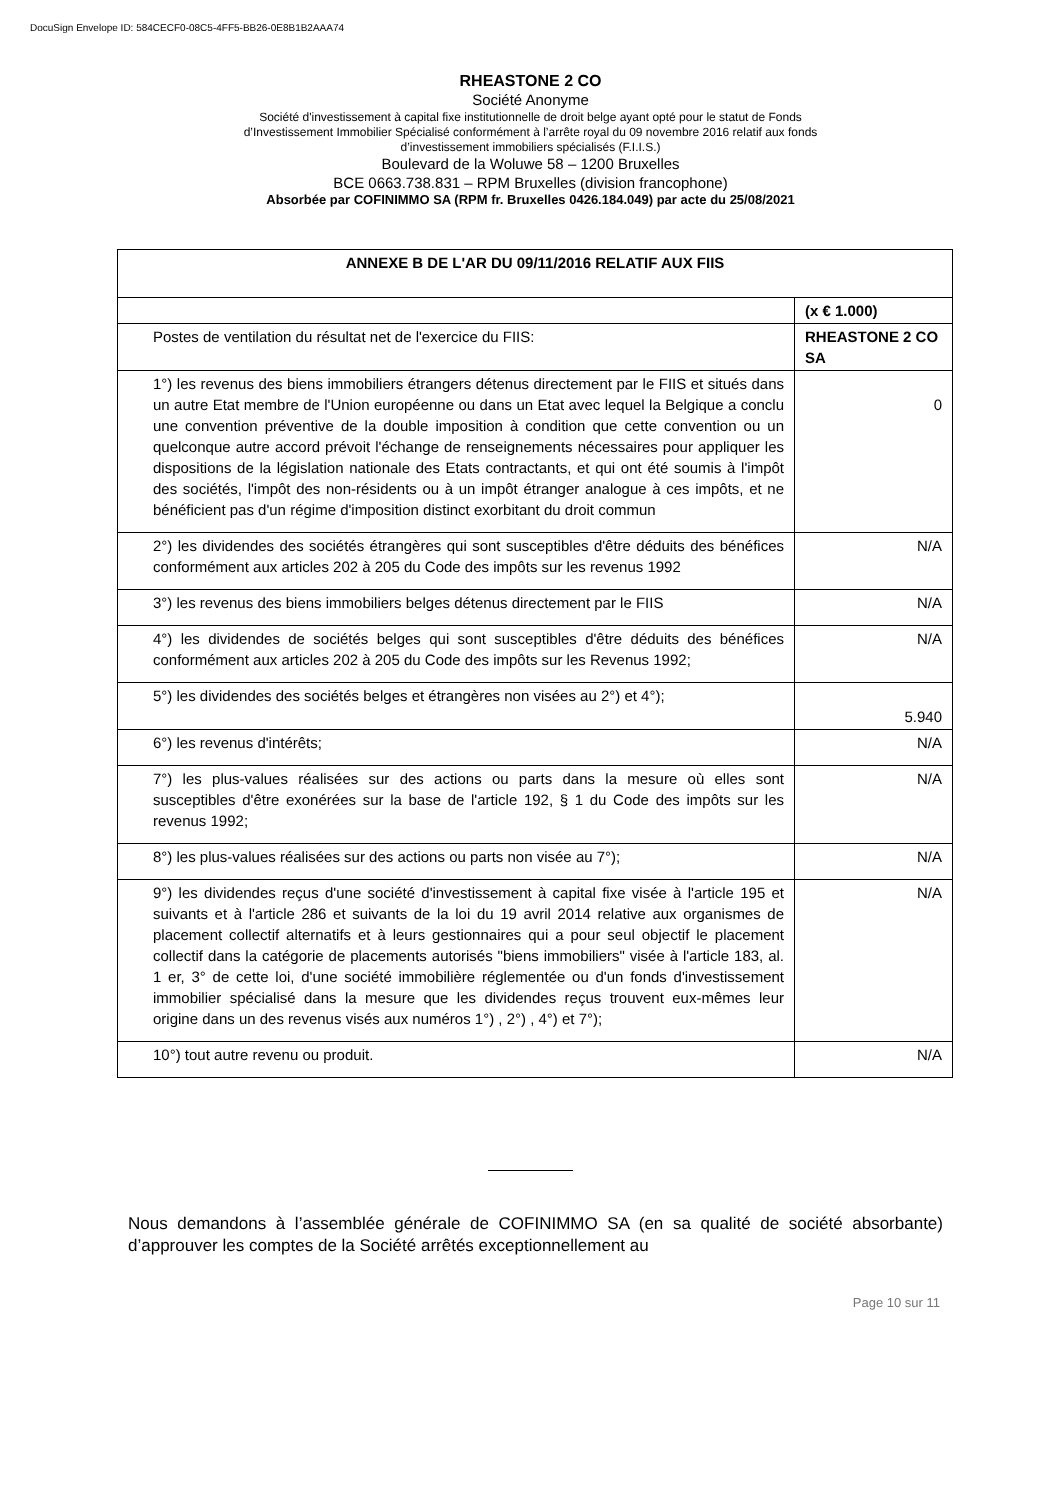DocuSign Envelope ID: 584CECF0-08C5-4FF5-BB26-0E8B1B2AAA74
RHEASTONE 2 CO
Société Anonyme
Société d'investissement à capital fixe institutionnelle de droit belge ayant opté pour le statut de Fonds
d’Investissement Immobilier Spécialisé conformément à l’arrête royal du 09 novembre 2016 relatif aux fonds
d’investissement immobiliers spécialisés (F.I.I.S.)
Boulevard de la Woluwe 58 – 1200 Bruxelles
BCE 0663.738.831 – RPM Bruxelles (division francophone)
Absorbée par COFINIMMO SA (RPM fr. Bruxelles 0426.184.049) par acte du 25/08/2021
| ANNEXE B DE L'AR DU 09/11/2016 RELATIF AUX FIIS | |
| --- | --- |
| | (x € 1.000) |
| Postes de ventilation du résultat net de l'exercice du FIIS: | RHEASTONE 2 CO SA |
| 1°) les revenus des biens immobiliers étrangers détenus directement par le FIIS et situés dans un autre Etat membre de l'Union européenne ou dans un Etat avec lequel la Belgique a conclu une convention préventive de la double imposition à condition que cette convention ou un quelconque autre accord prévoit l'échange de renseignements nécessaires pour appliquer les dispositions de la législation nationale des Etats contractants, et qui ont été soumis à l'impôt des sociétés, l'impôt des non-résidents ou à un impôt étranger analogue à ces impôts, et ne bénéficient pas d'un régime d'imposition distinct exorbitant du droit commun | 0 |
| 2°) les dividendes des sociétés étrangères qui sont susceptibles d'être déduits des bénéfices conformément aux articles 202 à 205 du Code des impôts sur les revenus 1992 | N/A |
| 3°) les revenus des biens immobiliers belges détenus directement par le FIIS | N/A |
| 4°) les dividendes de sociétés belges qui sont susceptibles d'être déduits des bénéfices conformément aux articles 202 à 205 du Code des impôts sur les Revenus 1992; | N/A |
| 5°) les dividendes des sociétés belges et étrangères non visées au 2°) et 4°); | 5.940 |
| 6°) les revenus d'intérêts; | N/A |
| 7°) les plus-values réalisées sur des actions ou parts dans la mesure où elles sont susceptibles d'être exonérées sur la base de l'article 192, § 1 du Code des impôts sur les revenus 1992; | N/A |
| 8°) les plus-values réalisées sur des actions ou parts non visée au 7°); | N/A |
| 9°) les dividendes reçus d'une société d'investissement à capital fixe visée à l'article 195 et suivants et à l'article 286 et suivants de la loi du 19 avril 2014 relative aux organismes de placement collectif alternatifs et à leurs gestionnaires qui a pour seul objectif le placement collectif dans la catégorie de placements autorisés "biens immobiliers" visée à l'article 183, al. 1 er, 3° de cette loi, d'une société immobilière réglementée ou d'un fonds d'investissement immobilier spécialisé dans la mesure que les dividendes reçus trouvent eux-mêmes leur origine dans un des revenus visés aux numéros 1°) , 2°) , 4°) et 7°); | N/A |
| 10°) tout autre revenu ou produit. | N/A |
Nous demandons à l’assemblée générale de COFINIMMO SA (en sa qualité de société absorbante) d’approuver les comptes de la Société arrêtés exceptionnellement au
Page 10 sur 11